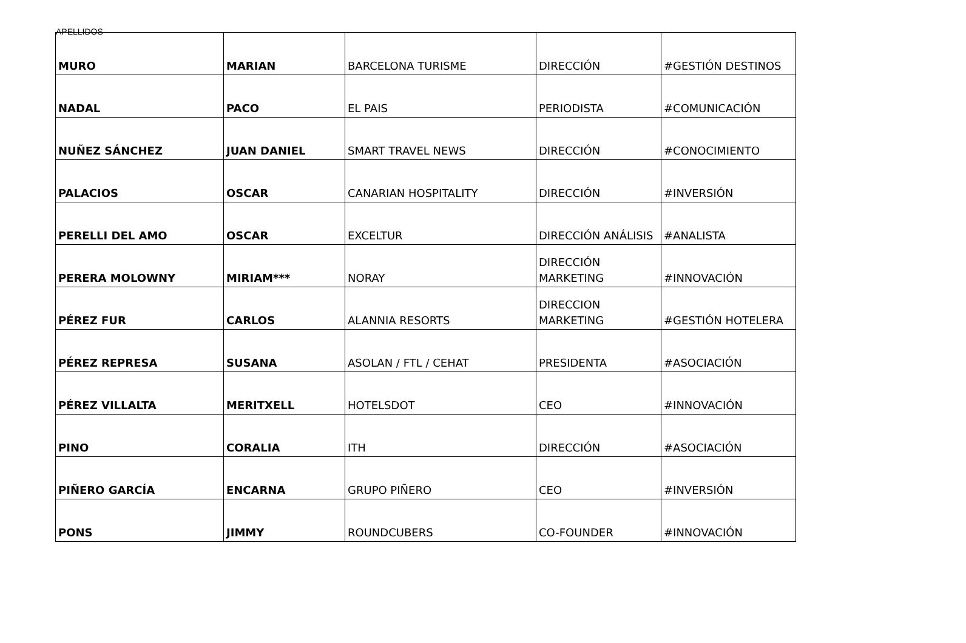APELLIDOS
| MURO | MARIAN | BARCELONA TURISME | DIRECCIÓN | #GESTIÓN DESTINOS |
| NADAL | PACO | EL PAIS | PERIODISTA | #COMUNICACIÓN |
| NUÑEZ SÁNCHEZ | JUAN DANIEL | SMART TRAVEL NEWS | DIRECCIÓN | #CONOCIMIENTO |
| PALACIOS | OSCAR | CANARIAN HOSPITALITY | DIRECCIÓN | #INVERSIÓN |
| PERELLI DEL AMO | OSCAR | EXCELTUR | DIRECCIÓN ANÁLISIS | #ANALISTA |
| PERERA MOLOWNY | MIRIAM*** | NORAY | DIRECCIÓN MARKETING | #INNOVACIÓN |
| PÉREZ FUR | CARLOS | ALANNIA RESORTS | DIRECCION MARKETING | #GESTIÓN HOTELERA |
| PÉREZ REPRESA | SUSANA | ASOLAN / FTL / CEHAT | PRESIDENTA | #ASOCIACIÓN |
| PÉREZ VILLALTA | MERITXELL | HOTELSDOT | CEO | #INNOVACIÓN |
| PINO | CORALIA | ITH | DIRECCIÓN | #ASOCIACIÓN |
| PIÑERO GARCÍA | ENCARNA | GRUPO PIÑERO | CEO | #INVERSIÓN |
| PONS | JIMMY | ROUNDCUBERS | CO-FOUNDER | #INNOVACIÓN |